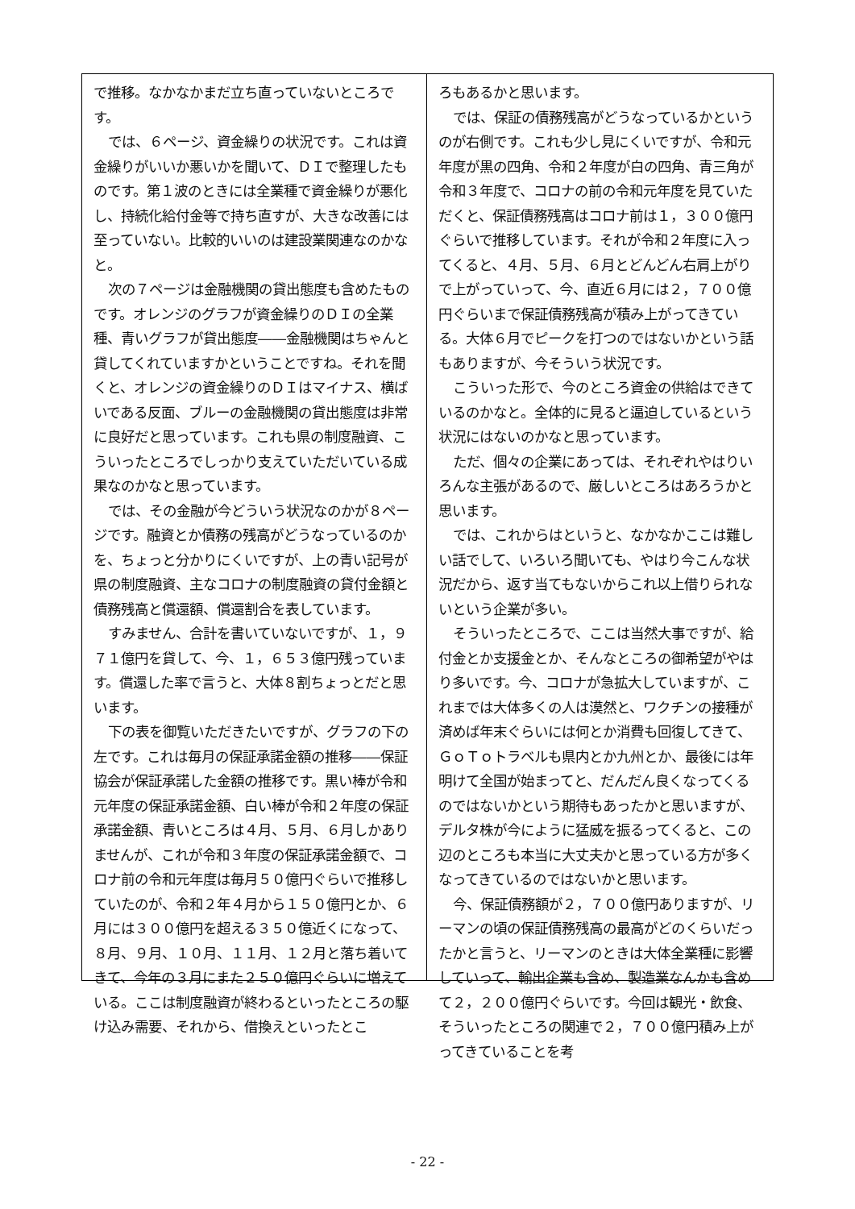で推移。なかなかまだ立ち直っていないところです。
では、６ページ、資金繰りの状況です。これは資金繰りがいいか悪いかを聞いて、ＤＩで整理したものです。第１波のときには全業種で資金繰りが悪化し、持続化給付金等で持ち直すが、大きな改善には至っていない。比較的いいのは建設業関連なのかなと。
次の７ページは金融機関の貸出態度も含めたものです。オレンジのグラフが資金繰りのＤＩの全業種、青いグラフが貸出態度――金融機関はちゃんと貸してくれていますかということですね。それを聞くと、オレンジの資金繰りのＤＩはマイナス、横ばいである反面、ブルーの金融機関の貸出態度は非常に良好だと思っています。これも県の制度融資、こういったところでしっかり支えていただいている成果なのかなと思っています。
では、その金融が今どういう状況なのかが８ページです。融資とか債務の残高がどうなっているのかを、ちょっと分かりにくいですが、上の青い記号が県の制度融資、主なコロナの制度融資の貸付金額と債務残高と償還額、償還割合を表しています。
すみません、合計を書いていないですが、１，９７１億円を貸して、今、１，６５３億円残っています。償還した率で言うと、大体８割ちょっとだと思います。
下の表を御覧いただきたいですが、グラフの下の左です。これは毎月の保証承諾金額の推移――保証協会が保証承諾した金額の推移です。黒い棒が令和元年度の保証承諾金額、白い棒が令和２年度の保証承諾金額、青いところは４月、５月、６月しかありませんが、これが令和３年度の保証承諾金額で、コロナ前の令和元年度は毎月５０億円ぐらいで推移していたのが、令和２年４月から１５０億円とか、６月には３００億円を超える３５０億近くになって、８月、９月、１０月、１１月、１２月と落ち着いてきて、今年の３月にまた２５０億円ぐらいに増えている。ここは制度融資が終わるといったところの駆け込み需要、それから、借換えといったとこ
ろもあるかと思います。
では、保証の債務残高がどうなっているかというのが右側です。これも少し見にくいですが、令和元年度が黒の四角、令和２年度が白の四角、青三角が令和３年度で、コロナの前の令和元年度を見ていただくと、保証債務残高はコロナ前は１，３００億円ぐらいで推移しています。それが令和２年度に入ってくると、４月、５月、６月とどんどん右肩上がりで上がっていって、今、直近６月には２，７００億円ぐらいまで保証債務残高が積み上がってきている。大体６月でピークを打つのではないかという話もありますが、今そういう状況です。
こういった形で、今のところ資金の供給はできているのかなと。全体的に見ると逼迫しているという状況にはないのかなと思っています。
ただ、個々の企業にあっては、それぞれやはりいろんな主張があるので、厳しいところはあろうかと思います。
では、これからはというと、なかなかここは難しい話でして、いろいろ聞いても、やはり今こんな状況だから、返す当てもないからこれ以上借りられないという企業が多い。
そういったところで、ここは当然大事ですが、給付金とか支援金とか、そんなところの御希望がやはり多いです。今、コロナが急拡大していますが、これまでは大体多くの人は漠然と、ワクチンの接種が済めば年末ぐらいには何とか消費も回復してきて、ＧｏＴｏトラベルも県内とか九州とか、最後には年明けて全国が始まってと、だんだん良くなってくるのではないかという期待もあったかと思いますが、デルタ株が今にように猛威を振るってくると、この辺のところも本当に大丈夫かと思っている方が多くなってきているのではないかと思います。
今、保証債務額が２，７００億円ありますが、リーマンの頃の保証債務残高の最高がどのくらいだったかと言うと、リーマンのときは大体全業種に影響していって、輸出企業も含め、製造業なんかも含めて２，２００億円ぐらいです。今回は観光・飲食、そういったところの関連で２，７００億円積み上がってきていることを考
- 22 -